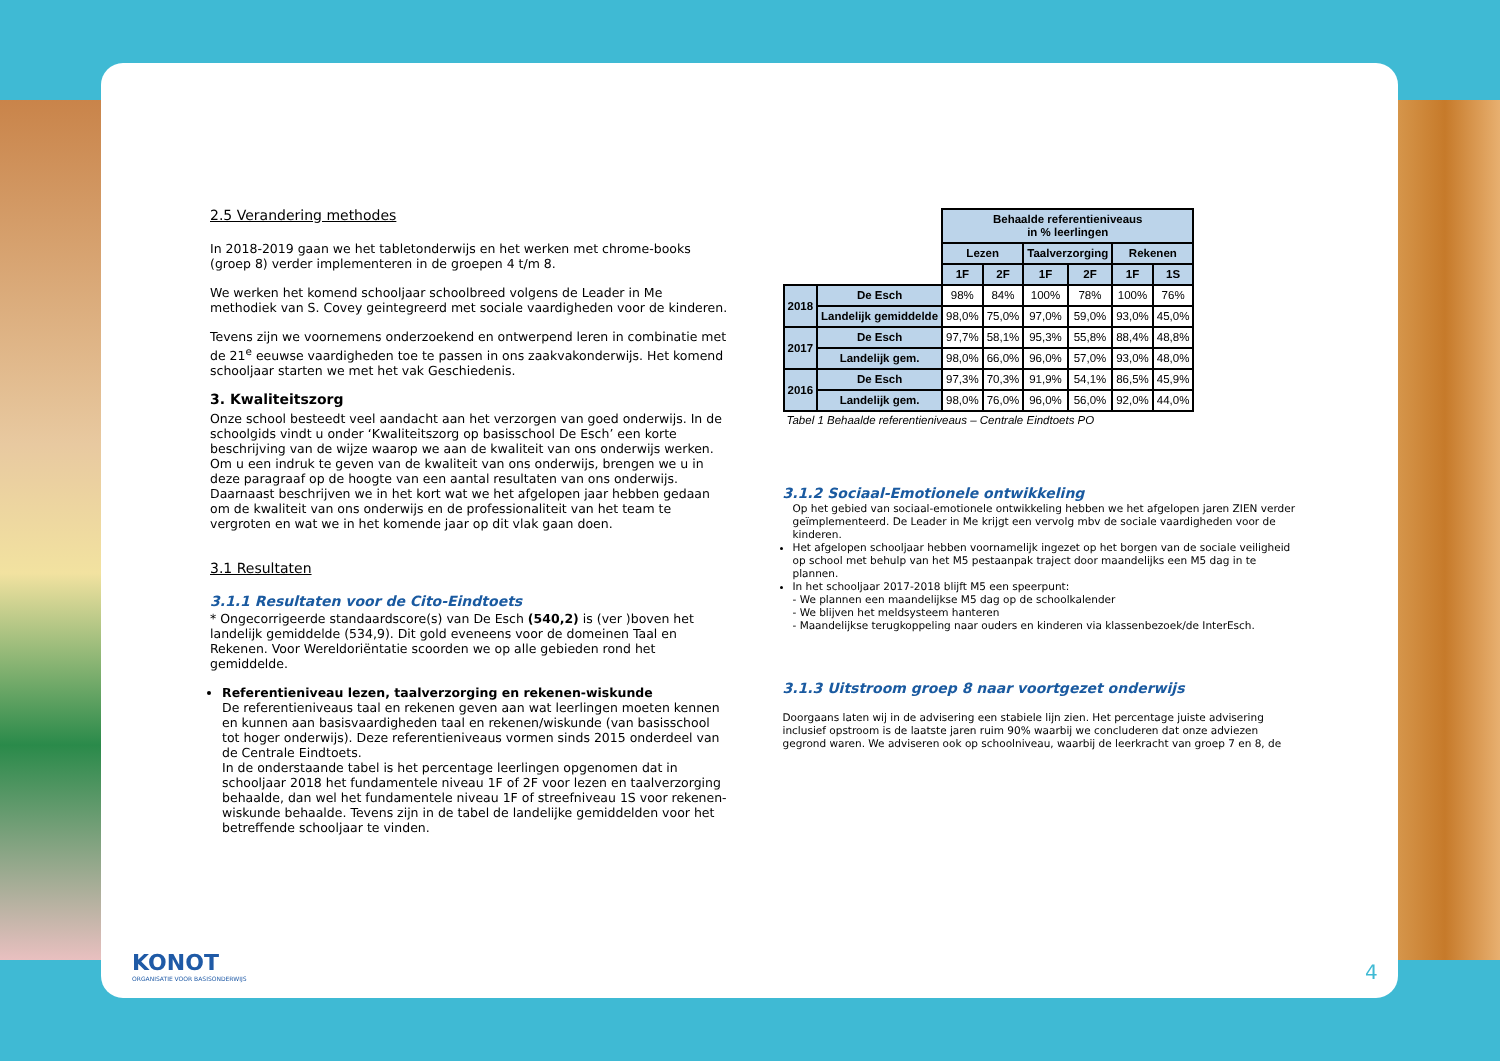2.5 Verandering methodes
In 2018-2019 gaan we het tabletonderwijs en het werken met chrome-books (groep 8) verder implementeren in de groepen 4 t/m 8.
We werken het komend schooljaar schoolbreed volgens de Leader in Me methodiek van S. Covey geintegreerd met sociale vaardigheden voor de kinderen.
Tevens zijn we voornemens onderzoekend en ontwerpend leren in combinatie met de 21<sup>e</sup> eeuwse vaardigheden toe te passen in ons zaakvakonderwijs. Het komend schooljaar starten we met het vak Geschiedenis.
3. Kwaliteitszorg
Onze school besteedt veel aandacht aan het verzorgen van goed onderwijs. In de schoolgids vindt u onder ‘Kwaliteitszorg op basisschool De Esch’ een korte beschrijving van de wijze waarop we aan de kwaliteit van ons onderwijs werken. Om u een indruk te geven van de kwaliteit van ons onderwijs, brengen we u in deze paragraaf op de hoogte van een aantal resultaten van ons onderwijs. Daarnaast beschrijven we in het kort wat we het afgelopen jaar hebben gedaan om de kwaliteit van ons onderwijs en de professionaliteit van het team te vergroten en wat we in het komende jaar op dit vlak gaan doen.
3.1 Resultaten
3.1.1 Resultaten voor de Cito-Eindtoets
* Ongecorrigeerde standaardscore(s) van De Esch (540,2) is (ver )boven het landelijk gemiddelde (534,9). Dit gold eveneens voor de domeinen Taal en Rekenen. Voor Wereldoriëntatie scoorden we op alle gebieden rond het gemiddelde.
Referentieniveau lezen, taalverzorging en rekenen-wiskunde
De referentieniveaus taal en rekenen geven aan wat leerlingen moeten kennen en kunnen aan basisvaardigheden taal en rekenen/wiskunde (van basisschool tot hoger onderwijs). Deze referentieniveaus vormen sinds 2015 onderdeel van de Centrale Eindtoets.
In de onderstaande tabel is het percentage leerlingen opgenomen dat in schooljaar 2018 het fundamentele niveau 1F of 2F voor lezen en taalverzorging behaalde, dan wel het fundamentele niveau 1F of streefniveau 1S voor rekenen-wiskunde behaalde. Tevens zijn in de tabel de landelijke gemiddelden voor het betreffende schooljaar te vinden.
| | | Behaalde referentieniveaus in % leerlingen | | | | | |
| | | Lezen | | Taalverzorging | | Rekenen | |
| | | 1F | 2F | 1F | 2F | 1F | 1S |
| 2018 | De Esch | 98% | 84% | 100% | 78% | 100% | 76% |
| | Landelijk gemiddelde | 98,0% | 75,0% | 97,0% | 59,0% | 93,0% | 45,0% |
| 2017 | De Esch | 97,7% | 58,1% | 95,3% | 55,8% | 88,4% | 48,8% |
| | Landelijk gem. | 98,0% | 66,0% | 96,0% | 57,0% | 93,0% | 48,0% |
| 2016 | De Esch | 97,3% | 70,3% | 91,9% | 54,1% | 86,5% | 45,9% |
| | Landelijk gem. | 98,0% | 76,0% | 96,0% | 56,0% | 92,0% | 44,0% |
Tabel 1 Behaalde referentieniveaus – Centrale Eindtoets PO
3.1.2 Sociaal-Emotionele ontwikkeling
Op het gebied van sociaal-emotionele ontwikkeling hebben we het afgelopen jaren ZIEN verder geïmplementeerd. De Leader in Me krijgt een vervolg mbv de sociale vaardigheden voor de kinderen.
Het afgelopen schooljaar hebben voornamelijk ingezet op het borgen van de sociale veiligheid op school met behulp van het M5 pestaanpak traject door maandelijks een M5 dag in te plannen.
In het schooljaar 2017-2018 blijft M5 een speerpunt:
- We plannen een maandelijkse M5 dag op de schoolkalender
- We blijven het meldsysteem hanteren
- Maandelijkse terugkoppeling naar ouders en kinderen via klassenbezoek/de InterEsch.
3.1.3 Uitstroom groep 8 naar voortgezet onderwijs
Doorgaans laten wij in de advisering een stabiele lijn zien. Het percentage juiste advisering inclusief opstroom is de laatste jaren ruim 90% waarbij we concluderen dat onze adviezen gegrond waren. We adviseren ook op schoolniveau, waarbij de leerkracht van groep 7 en 8, de
KONOT
ORGANISATIE VOOR BASISONDERWIJS
4